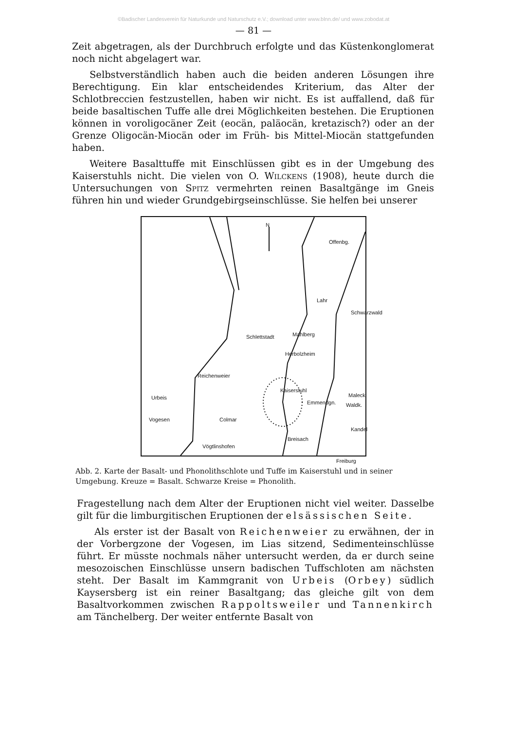©Badischer Landesverein für Naturkunde und Naturschutz e.V.; download unter www.blnn.de/ und www.zobodat.at
— 81 —
Zeit abgetragen, als der Durchbruch erfolgte und das Küstenkonglomerat noch nicht abgelagert war.
Selbstverständlich haben auch die beiden anderen Lösungen ihre Berechtigung. Ein klar entscheidendes Kriterium, das Alter der Schlotbreccien festzustellen, haben wir nicht. Es ist auffallend, daß für beide basaltischen Tuffe alle drei Möglichkeiten bestehen. Die Eruptionen können in voroligocäner Zeit (eocän, paläocän, kretazisch?) oder an der Grenze Oligocän-Miocän oder im Früh- bis Mittel-Miocän stattgefunden haben.
Weitere Basalttuffe mit Einschlüssen gibt es in der Umgebung des Kaiserstuhls nicht. Die vielen von O. Wilckens (1908), heute durch die Untersuchungen von Spitz vermehrten reinen Basaltgänge im Gneis führen hin und wieder Grundgebirgseinschlüsse. Sie helfen bei unserer
N
Offenbg.
Lahr
Mahlberg
Schlettstadt
Herbolzheim
Schwarzwald
Reichenweier
Urbeis
Vogesen
Kaiserstuhl
Emmendgn.
Maleck
Waldk.
Colmar
Kandel
Breisach
Vögtlinshofen
Freiburg
Abb. 2. Karte der Basalt- und Phonolithschlote und Tuffe im Kaiserstuhl und in seiner Umgebung. Kreuze = Basalt. Schwarze Kreise = Phonolith.
Fragestellung nach dem Alter der Eruptionen nicht viel weiter. Dasselbe gilt für die limburgitischen Eruptionen der elsässischen Seite.
Als erster ist der Basalt von Reichenweier zu erwähnen, der in der Vorbergzone der Vogesen, im Lias sitzend, Sedimenteinschlüsse führt. Er müsste nochmals näher untersucht werden, da er durch seine mesozoischen Einschlüsse unsern badischen Tuffschloten am nächsten steht. Der Basalt im Kammgranit von Urbeis (Orbey) südlich Kaysersberg ist ein reiner Basaltgang; das gleiche gilt von dem Basaltvorkommen zwischen Rappoltsweiler und Tannenkirch am Tänchelberg. Der weiter entfernte Basalt von